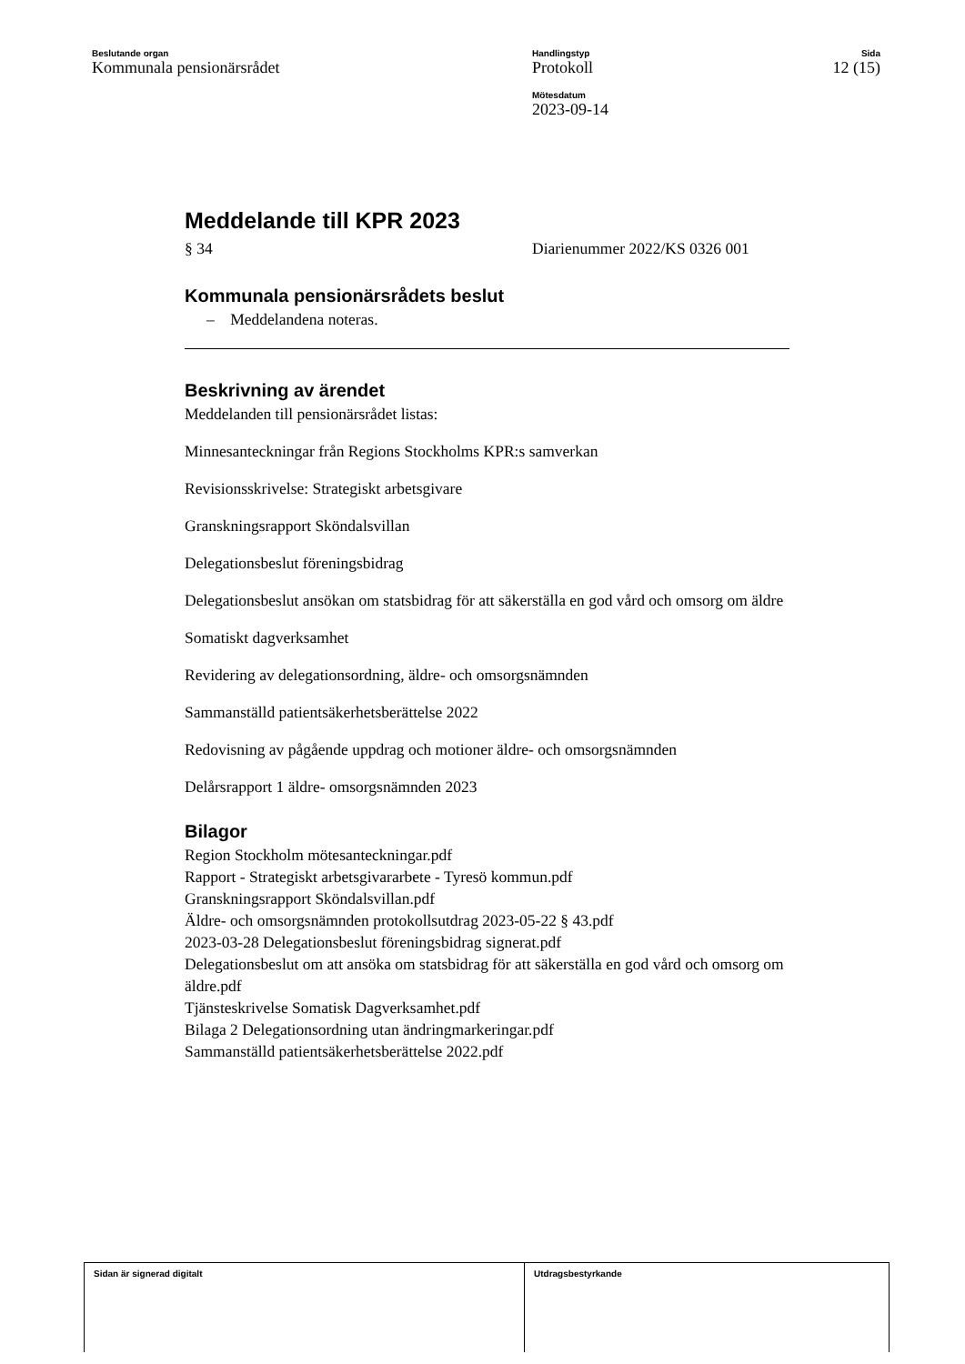Beslutande organ
Kommunala pensionärsrådet
Handlingstyp
Protokoll
Mötesdatum
2023-09-14
Sida
12 (15)
Meddelande till KPR 2023
§ 34 Diarienummer 2022/KS 0326 001
Kommunala pensionärsrådets beslut
– Meddelandena noteras.
Beskrivning av ärendet
Meddelanden till pensionärsrådet listas:
Minnesanteckningar från Regions Stockholms KPR:s samverkan
Revisionsskrivelse: Strategiskt arbetsgivare
Granskningsrapport Sköndalsvillan
Delegationsbeslut föreningsbidrag
Delegationsbeslut ansökan om statsbidrag för att säkerställa en god vård och omsorg om äldre
Somatiskt dagverksamhet
Revidering av delegationsordning, äldre- och omsorgsnämnden
Sammanställd patientsäkerhetsberättelse 2022
Redovisning av pågående uppdrag och motioner äldre- och omsorgsnämnden
Delårsrapport 1 äldre- omsorgsnämnden 2023
Bilagor
Region Stockholm mötesanteckningar.pdf
Rapport - Strategiskt arbetsgivararbete - Tyresö kommun.pdf
Granskningsrapport Sköndalsvillan.pdf
Äldre- och omsorgsnämnden protokollsutdrag 2023-05-22 § 43.pdf
2023-03-28 Delegationsbeslut föreningsbidrag signerat.pdf
Delegationsbeslut om att ansöka om statsbidrag för att säkerställa en god vård och omsorg om äldre.pdf
Tjänsteskrivelse Somatisk Dagverksamhet.pdf
Bilaga 2 Delegationsordning utan ändringmarkeringar.pdf
Sammanställd patientsäkerhetsberättelse 2022.pdf
Sidan är signerad digitalt Utdragsbestyrkande